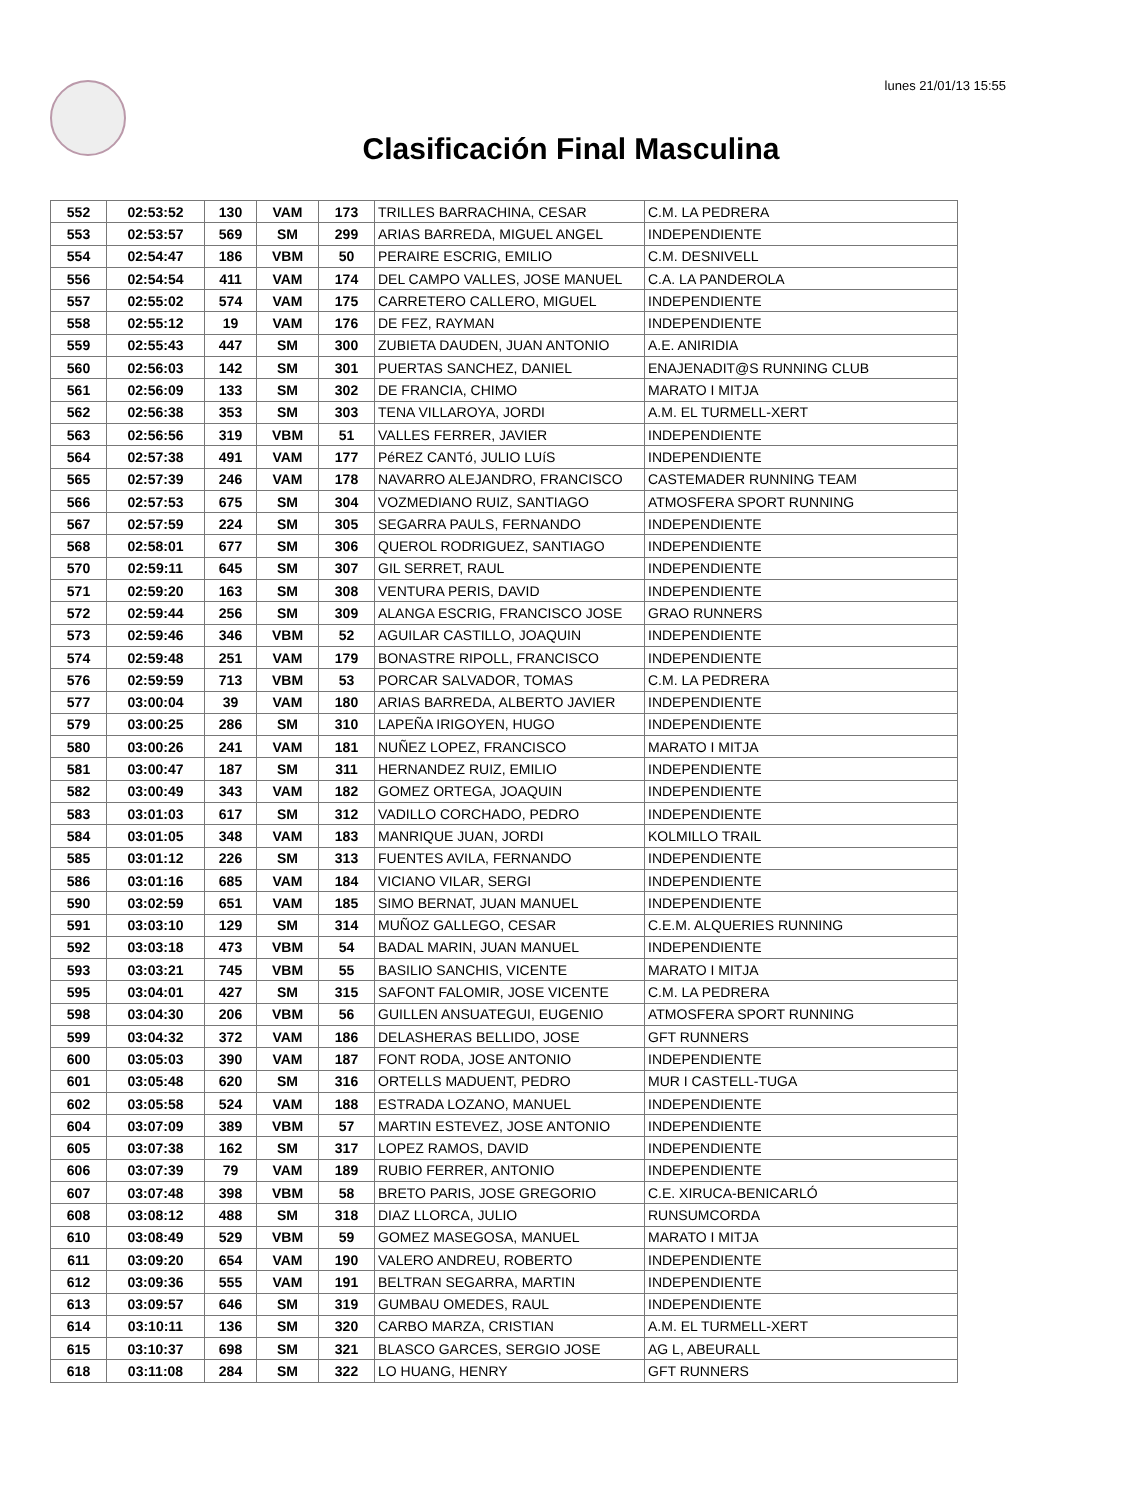lunes 21/01/13 15:55
Clasificación Final Masculina
| 552 | 02:53:52 | 130 | VAM | 173 | TRILLES BARRACHINA, CESAR | C.M. LA PEDRERA |
| 553 | 02:53:57 | 569 | SM | 299 | ARIAS BARREDA, MIGUEL ANGEL | INDEPENDIENTE |
| 554 | 02:54:47 | 186 | VBM | 50 | PERAIRE ESCRIG, EMILIO | C.M. DESNIVELL |
| 556 | 02:54:54 | 411 | VAM | 174 | DEL CAMPO VALLES, JOSE MANUEL | C.A. LA PANDEROLA |
| 557 | 02:55:02 | 574 | VAM | 175 | CARRETERO CALLERO, MIGUEL | INDEPENDIENTE |
| 558 | 02:55:12 | 19 | VAM | 176 | DE FEZ, RAYMAN | INDEPENDIENTE |
| 559 | 02:55:43 | 447 | SM | 300 | ZUBIETA DAUDEN, JUAN ANTONIO | A.E. ANIRIDIA |
| 560 | 02:56:03 | 142 | SM | 301 | PUERTAS SANCHEZ, DANIEL | ENAJENADIT@S RUNNING CLUB |
| 561 | 02:56:09 | 133 | SM | 302 | DE FRANCIA, CHIMO | MARATO I MITJA |
| 562 | 02:56:38 | 353 | SM | 303 | TENA VILLAROYA, JORDI | A.M. EL TURMELL-XERT |
| 563 | 02:56:56 | 319 | VBM | 51 | VALLES FERRER, JAVIER | INDEPENDIENTE |
| 564 | 02:57:38 | 491 | VAM | 177 | PéREZ CANTó, JULIO LUíS | INDEPENDIENTE |
| 565 | 02:57:39 | 246 | VAM | 178 | NAVARRO ALEJANDRO, FRANCISCO | CASTEMADER RUNNING TEAM |
| 566 | 02:57:53 | 675 | SM | 304 | VOZMEDIANO RUIZ, SANTIAGO | ATMOSFERA SPORT RUNNING |
| 567 | 02:57:59 | 224 | SM | 305 | SEGARRA PAULS, FERNANDO | INDEPENDIENTE |
| 568 | 02:58:01 | 677 | SM | 306 | QUEROL RODRIGUEZ, SANTIAGO | INDEPENDIENTE |
| 570 | 02:59:11 | 645 | SM | 307 | GIL SERRET, RAUL | INDEPENDIENTE |
| 571 | 02:59:20 | 163 | SM | 308 | VENTURA PERIS, DAVID | INDEPENDIENTE |
| 572 | 02:59:44 | 256 | SM | 309 | ALANGA ESCRIG, FRANCISCO JOSE | GRAO RUNNERS |
| 573 | 02:59:46 | 346 | VBM | 52 | AGUILAR CASTILLO, JOAQUIN | INDEPENDIENTE |
| 574 | 02:59:48 | 251 | VAM | 179 | BONASTRE RIPOLL, FRANCISCO | INDEPENDIENTE |
| 576 | 02:59:59 | 713 | VBM | 53 | PORCAR SALVADOR, TOMAS | C.M. LA PEDRERA |
| 577 | 03:00:04 | 39 | VAM | 180 | ARIAS BARREDA, ALBERTO JAVIER | INDEPENDIENTE |
| 579 | 03:00:25 | 286 | SM | 310 | LAPEÑA IRIGOYEN, HUGO | INDEPENDIENTE |
| 580 | 03:00:26 | 241 | VAM | 181 | NUÑEZ LOPEZ, FRANCISCO | MARATO I MITJA |
| 581 | 03:00:47 | 187 | SM | 311 | HERNANDEZ RUIZ, EMILIO | INDEPENDIENTE |
| 582 | 03:00:49 | 343 | VAM | 182 | GOMEZ ORTEGA, JOAQUIN | INDEPENDIENTE |
| 583 | 03:01:03 | 617 | SM | 312 | VADILLO CORCHADO, PEDRO | INDEPENDIENTE |
| 584 | 03:01:05 | 348 | VAM | 183 | MANRIQUE JUAN, JORDI | KOLMILLO TRAIL |
| 585 | 03:01:12 | 226 | SM | 313 | FUENTES AVILA, FERNANDO | INDEPENDIENTE |
| 586 | 03:01:16 | 685 | VAM | 184 | VICIANO VILAR, SERGI | INDEPENDIENTE |
| 590 | 03:02:59 | 651 | VAM | 185 | SIMO BERNAT, JUAN MANUEL | INDEPENDIENTE |
| 591 | 03:03:10 | 129 | SM | 314 | MUÑOZ GALLEGO, CESAR | C.E.M. ALQUERIES RUNNING |
| 592 | 03:03:18 | 473 | VBM | 54 | BADAL MARIN, JUAN MANUEL | INDEPENDIENTE |
| 593 | 03:03:21 | 745 | VBM | 55 | BASILIO SANCHIS, VICENTE | MARATO I MITJA |
| 595 | 03:04:01 | 427 | SM | 315 | SAFONT FALOMIR, JOSE VICENTE | C.M. LA PEDRERA |
| 598 | 03:04:30 | 206 | VBM | 56 | GUILLEN ANSUATEGUI, EUGENIO | ATMOSFERA SPORT RUNNING |
| 599 | 03:04:32 | 372 | VAM | 186 | DELASHERAS BELLIDO, JOSE | GFT RUNNERS |
| 600 | 03:05:03 | 390 | VAM | 187 | FONT RODA, JOSE ANTONIO | INDEPENDIENTE |
| 601 | 03:05:48 | 620 | SM | 316 | ORTELLS MADUENT, PEDRO | MUR I CASTELL-TUGA |
| 602 | 03:05:58 | 524 | VAM | 188 | ESTRADA LOZANO, MANUEL | INDEPENDIENTE |
| 604 | 03:07:09 | 389 | VBM | 57 | MARTIN ESTEVEZ, JOSE ANTONIO | INDEPENDIENTE |
| 605 | 03:07:38 | 162 | SM | 317 | LOPEZ RAMOS, DAVID | INDEPENDIENTE |
| 606 | 03:07:39 | 79 | VAM | 189 | RUBIO FERRER, ANTONIO | INDEPENDIENTE |
| 607 | 03:07:48 | 398 | VBM | 58 | BRETO PARIS, JOSE GREGORIO | C.E. XIRUCA-BENICARLÓ |
| 608 | 03:08:12 | 488 | SM | 318 | DIAZ LLORCA, JULIO | RUNSUMCORDA |
| 610 | 03:08:49 | 529 | VBM | 59 | GOMEZ MASEGOSA, MANUEL | MARATO I MITJA |
| 611 | 03:09:20 | 654 | VAM | 190 | VALERO ANDREU, ROBERTO | INDEPENDIENTE |
| 612 | 03:09:36 | 555 | VAM | 191 | BELTRAN SEGARRA, MARTIN | INDEPENDIENTE |
| 613 | 03:09:57 | 646 | SM | 319 | GUMBAU OMEDES, RAUL | INDEPENDIENTE |
| 614 | 03:10:11 | 136 | SM | 320 | CARBO MARZA, CRISTIAN | A.M. EL TURMELL-XERT |
| 615 | 03:10:37 | 698 | SM | 321 | BLASCO GARCES, SERGIO JOSE | AG L, ABEURALL |
| 618 | 03:11:08 | 284 | SM | 322 | LO HUANG, HENRY | GFT RUNNERS |